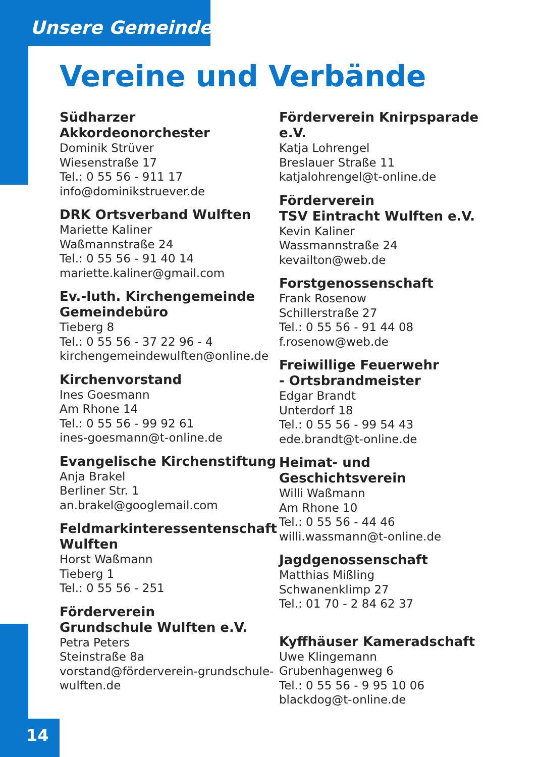Unsere Gemeinde
Vereine und Verbände
Südharzer Akkordeonorchester
Dominik Strüver
Wiesenstraße 17
Tel.: 0 55 56 - 911 17
info@dominikstruever.de
DRK Ortsverband Wulften
Mariette Kaliner
Waßmannstraße 24
Tel.: 0 55 56 - 91 40 14
mariette.kaliner@gmail.com
Ev.-luth. Kirchengemeinde Gemeindebüro
Tieberg 8
Tel.: 0 55 56 - 37 22 96 - 4
kirchengemeindewulften@online.de
Kirchenvorstand
Ines Goesmann
Am Rhone 14
Tel.: 0 55 56 - 99 92 61
ines-goesmann@t-online.de
Evangelische Kirchenstiftung
Anja Brakel
Berliner Str. 1
an.brakel@googlemail.com
Feldmarkinteressentenschaft Wulften
Horst Waßmann
Tieberg 1
Tel.: 0 55 56 - 251
Förderverein
Grundschule Wulften e.V.
Petra Peters
Steinstraße 8a
vorstand@förderverein-grundschule-wulften.de
Förderverein Knirpsparade e.V.
Katja Lohrengel
Breslauer Straße 11
katjalohrengel@t-online.de
Förderverein
TSV Eintracht Wulften e.V.
Kevin Kaliner
Wassmannstraße 24
kevailton@web.de
Forstgenossenschaft
Frank Rosenow
Schillerstraße 27
Tel.: 0 55 56 - 91 44 08
f.rosenow@web.de
Freiwillige Feuerwehr
- Ortsbrandmeister
Edgar Brandt
Unterdorf 18
Tel.: 0 55 56 - 99 54 43
ede.brandt@t-online.de
Heimat- und Geschichtsverein
Willi Waßmann
Am Rhone 10
Tel.: 0 55 56 - 44 46
willi.wassmann@t-online.de
Jagdgenossenschaft
Matthias Mißling
Schwanenklimp 27
Tel.: 01 70 - 2 84 62 37
Kyffhäuser Kameradschaft
Uwe Klingemann
Grubenhagenweg 6
Tel.: 0 55 56 - 9 95 10 06
blackdog@t-online.de
14